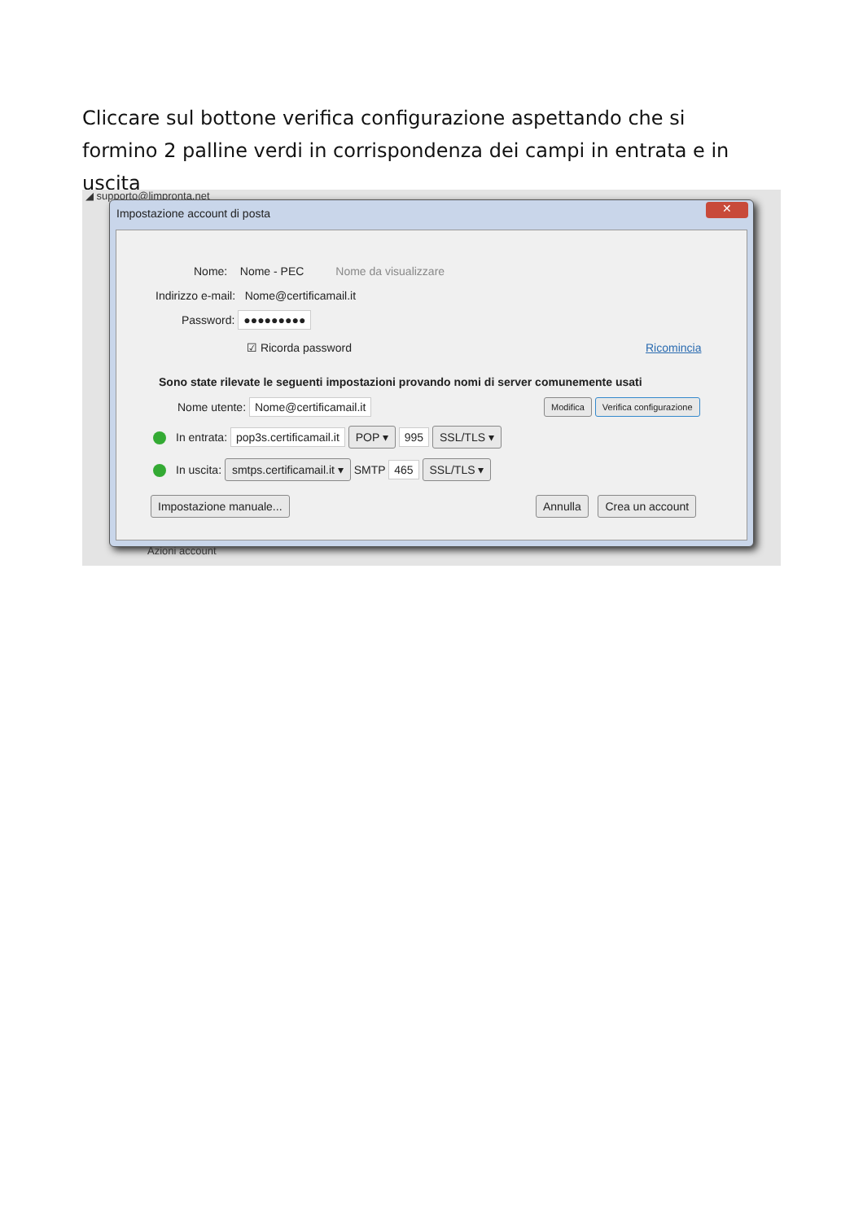Cliccare sul bottone verifica configurazione aspettando che si formino 2 palline verdi in corrispondenza dei campi in entrata e in uscita
◢ supporto@limpronta.net
Azioni account
Impostazione account di posta
✕
Nome: Nome - PEC Nome da visualizzare
Indirizzo e-mail: Nome@certificamail.it
Password: ●●●●●●●●●
☑ Ricorda password Ricomincia
Sono state rilevate le seguenti impostazioni provando nomi di server comunemente usati
Nome utente: Nome@certificamail.it
Modifica Verifica configurazione
In entrata: pop3s.certificamail.it POP ▾ 995 SSL/TLS ▾
In uscita: smtps.certificamail.it ▾ SMTP 465 SSL/TLS ▾
Impostazione manuale... Annulla Crea un account